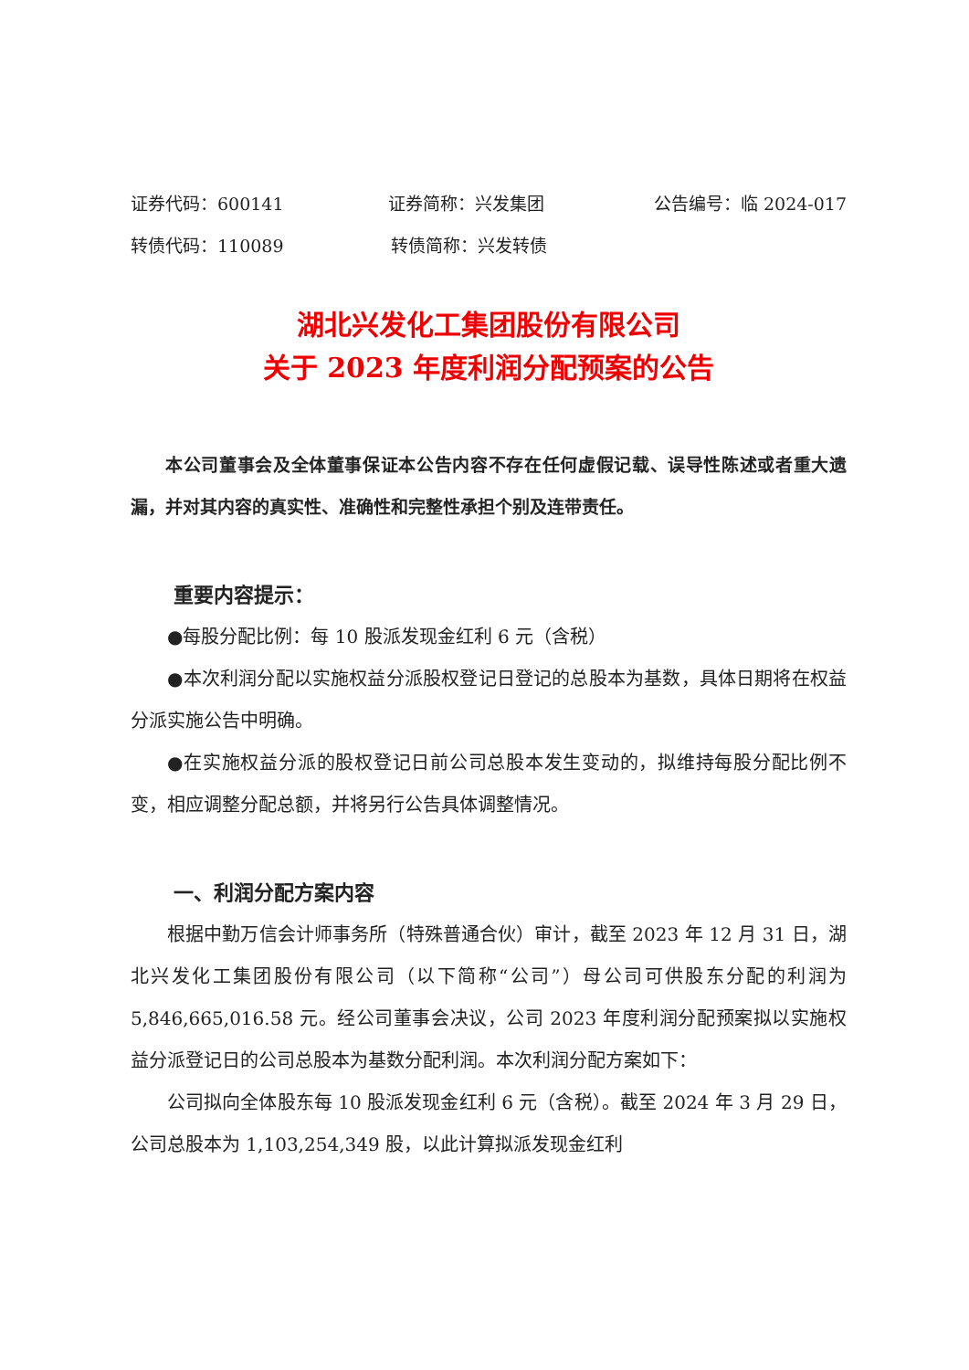证券代码：600141 证券简称：兴发集团 公告编号：临 2024-017
转债代码：110089 转债简称：兴发转债
湖北兴发化工集团股份有限公司
关于 2023 年度利润分配预案的公告
本公司董事会及全体董事保证本公告内容不存在任何虚假记载、误导性陈述或者重大遗漏，并对其内容的真实性、准确性和完整性承担个别及连带责任。
重要内容提示：
●每股分配比例：每 10 股派发现金红利 6 元（含税）
●本次利润分配以实施权益分派股权登记日登记的总股本为基数，具体日期将在权益分派实施公告中明确。
●在实施权益分派的股权登记日前公司总股本发生变动的，拟维持每股分配比例不变，相应调整分配总额，并将另行公告具体调整情况。
一、利润分配方案内容
根据中勤万信会计师事务所（特殊普通合伙）审计，截至 2023 年 12 月 31 日，湖北兴发化工集团股份有限公司（以下简称“公司”）母公司可供股东分配的利润为 5,846,665,016.58 元。经公司董事会决议，公司 2023 年度利润分配预案拟以实施权益分派登记日的公司总股本为基数分配利润。本次利润分配方案如下：
公司拟向全体股东每 10 股派发现金红利 6 元（含税）。截至 2024 年 3 月 29 日，公司总股本为 1,103,254,349 股，以此计算拟派发现金红利